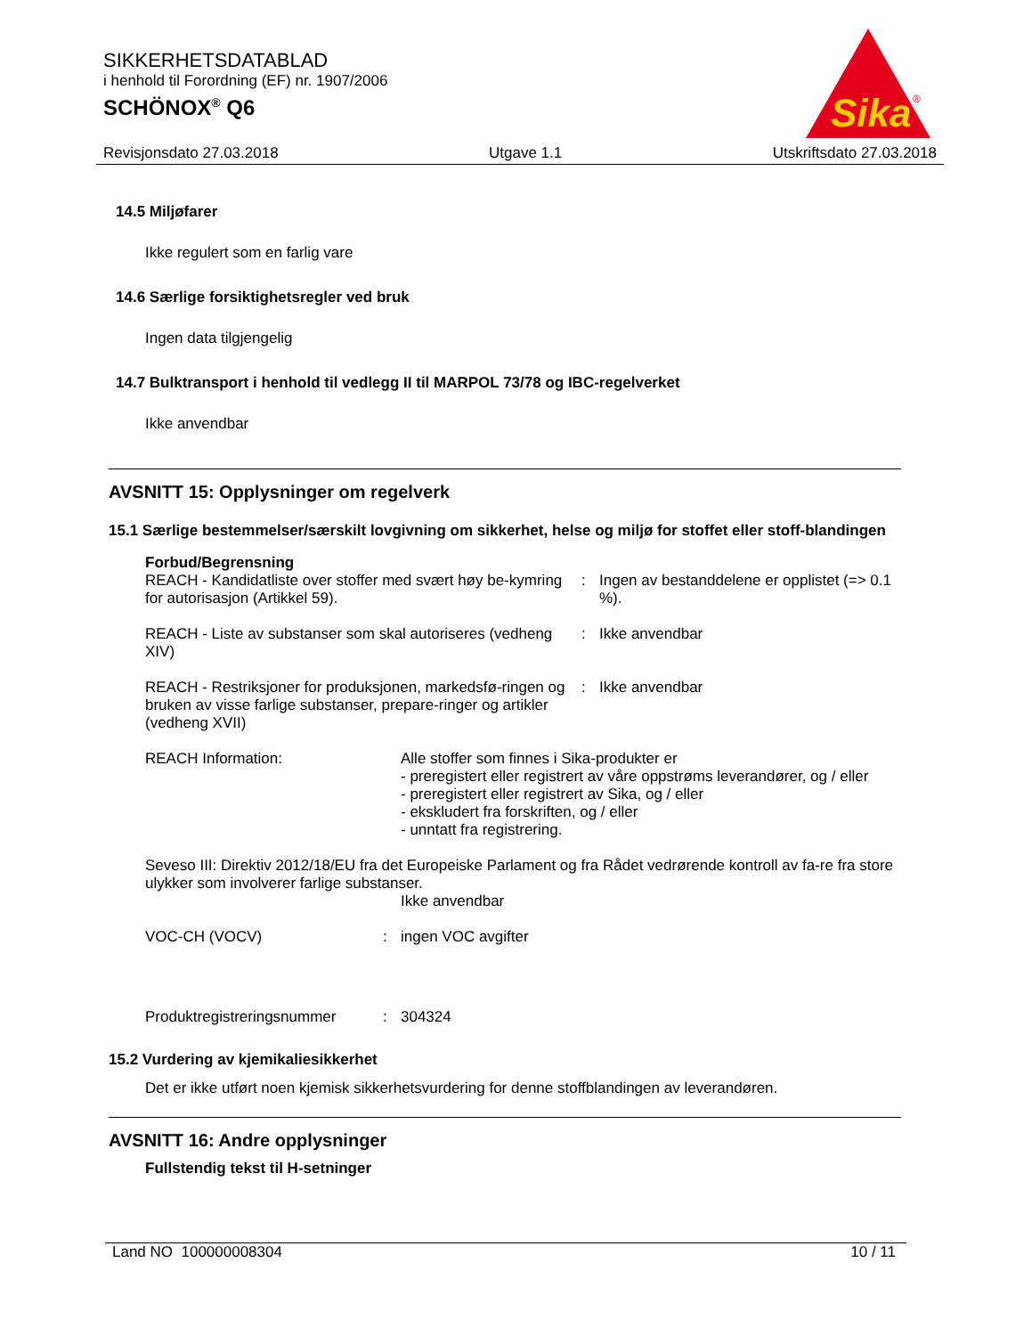SIKKERHETSDATABLAD
i henhold til Forordning (EF) nr. 1907/2006
SCHÖNOX<sup>®</sup> Q6
Sika
®
Revisjonsdato 27.03.2018 Utgave 1.1 Utskriftsdato 27.03.2018
14.5 Miljøfarer
Ikke regulert som en farlig vare
14.6 Særlige forsiktighetsregler ved bruk
Ingen data tilgjengelig
14.7 Bulktransport i henhold til vedlegg II til MARPOL 73/78 og IBC-regelverket
Ikke anvendbar
AVSNITT 15: Opplysninger om regelverk
15.1 Særlige bestemmelser/særskilt lovgivning om sikkerhet, helse og miljø for stoffet eller stoff-blandingen
Forbud/Begrensning
REACH - Kandidatliste over stoffer med svært høy be-kymring for autorisasjon (Artikkel 59).
: Ingen av bestanddelene er opplistet (=> 0.1 %).
REACH - Liste av substanser som skal autoriseres (vedheng XIV)
: Ikke anvendbar
REACH - Restriksjoner for produksjonen, markedsfø-ringen og bruken av visse farlige substanser, prepare-ringer og artikler (vedheng XVII)
: Ikke anvendbar
REACH Information: Alle stoffer som finnes i Sika-produkter er
- preregistert eller registrert av våre oppstrøms leverandører, og / eller
- preregistert eller registrert av Sika, og / eller
- ekskludert fra forskriften, og / eller
- unntatt fra registrering.
Seveso III: Direktiv 2012/18/EU fra det Europeiske Parlament og fra Rådet vedrørende kontroll av fa-re fra store ulykker som involverer farlige substanser.
Ikke anvendbar
VOC-CH (VOCV) : ingen VOC avgifter
Produktregistreringsnummer : 304324
15.2 Vurdering av kjemikaliesikkerhet
Det er ikke utført noen kjemisk sikkerhetsvurdering for denne stoffblandingen av leverandøren.
AVSNITT 16: Andre opplysninger
Fullstendig tekst til H-setninger
Land NO 100000008304 10 / 11